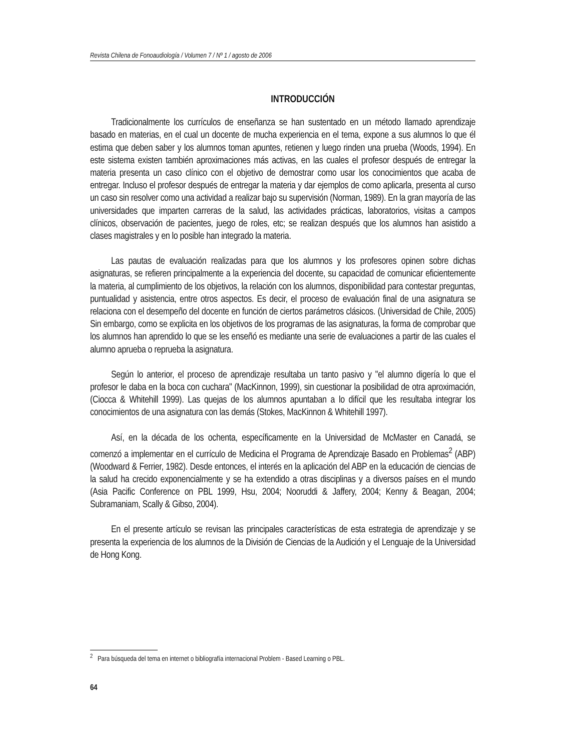Revista Chilena de Fonoaudiología / Volumen 7 / Nº 1 / agosto de 2006
INTRODUCCIÓN
Tradicionalmente los currículos de enseñanza se han sustentado en un método llamado aprendizaje basado en materias, en el cual un docente de mucha experiencia en el tema, expone a sus alumnos lo que él estima que deben saber y los alumnos toman apuntes, retienen y luego rinden una prueba (Woods, 1994). En este sistema existen también aproximaciones más activas, en las cuales el profesor después de entregar la materia presenta un caso clínico con el objetivo de demostrar como usar los conocimientos que acaba de entregar. Incluso el profesor después de entregar la materia y dar ejemplos de como aplicarla, presenta al curso un caso sin resolver como una actividad a realizar bajo su supervisión (Norman, 1989). En la gran mayoría de las universidades que imparten carreras de la salud, las actividades prácticas, laboratorios, visitas a campos clínicos, observación de pacientes, juego de roles, etc; se realizan después que los alumnos han asistido a clases magistrales y en lo posible han integrado la materia.
Las pautas de evaluación realizadas para que los alumnos y los profesores opinen sobre dichas asignaturas, se refieren principalmente a la experiencia del docente, su capacidad de comunicar eficientemente la materia, al cumplimiento de los objetivos, la relación con los alumnos, disponibilidad para contestar preguntas, puntualidad y asistencia, entre otros aspectos. Es decir, el proceso de evaluación final de una asignatura se relaciona con el desempeño del docente en función de ciertos parámetros clásicos. (Universidad de Chile, 2005) Sin embargo, como se explicita en los objetivos de los programas de las asignaturas, la forma de comprobar que los alumnos han aprendido lo que se les enseñó es mediante una serie de evaluaciones a partir de las cuales el alumno aprueba o reprueba la asignatura.
Según lo anterior, el proceso de aprendizaje resultaba un tanto pasivo y "el alumno digería lo que el profesor le daba en la boca con cuchara" (MacKinnon, 1999), sin cuestionar la posibilidad de otra aproximación, (Ciocca & Whitehill 1999). Las quejas de los alumnos apuntaban a lo difícil que les resultaba integrar los conocimientos de una asignatura con las demás (Stokes, MacKinnon & Whitehill 1997).
Así, en la década de los ochenta, específicamente en la Universidad de McMaster en Canadá, se comenzó a implementar en el currículo de Medicina el Programa de Aprendizaje Basado en Problemas<sup>2</sup> (ABP) (Woodward & Ferrier, 1982). Desde entonces, el interés en la aplicación del ABP en la educación de ciencias de la salud ha crecido exponencialmente y se ha extendido a otras disciplinas y a diversos países en el mundo (Asia Pacific Conference on PBL 1999, Hsu, 2004; Nooruddi & Jaffery, 2004; Kenny & Beagan, 2004; Subramaniam, Scally & Gibso, 2004).
En el presente artículo se revisan las principales características de esta estrategia de aprendizaje y se presenta la experiencia de los alumnos de la División de Ciencias de la Audición y el Lenguaje de la Universidad de Hong Kong.
<sup>2</sup> Para búsqueda del tema en internet o bibliografía internacional Problem - Based Learning o PBL.
64